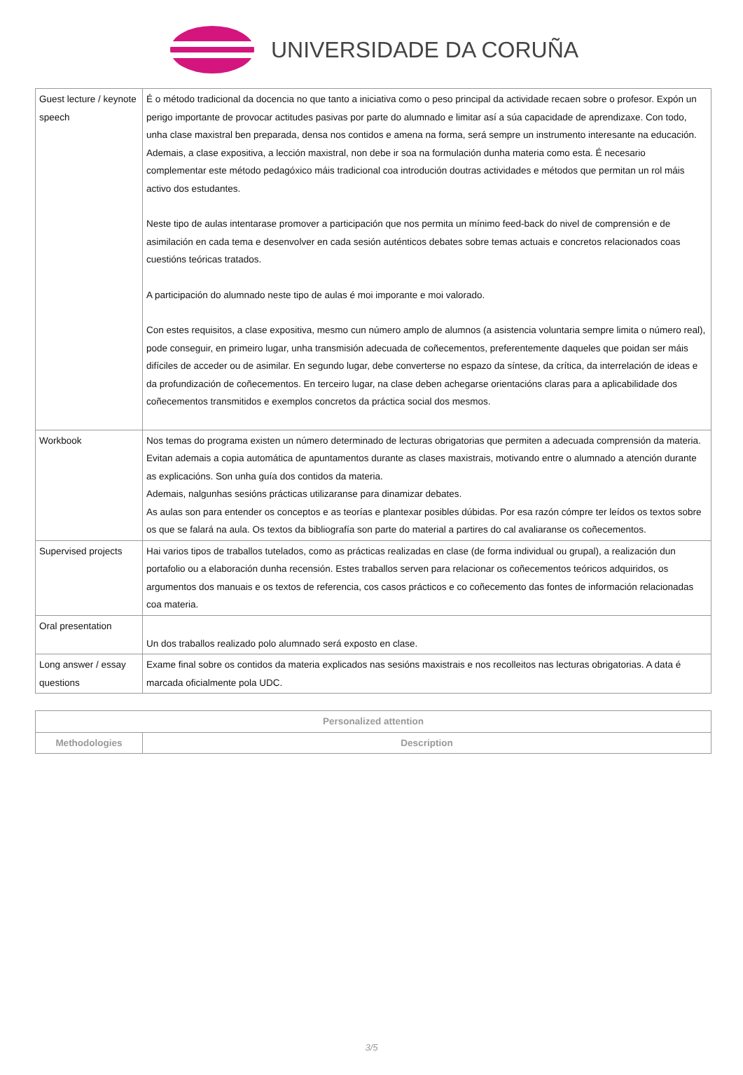UNIVERSIDADE DA CORUÑA
| Guest lecture / keynote speech | É o método tradicional da docencia no que tanto a iniciativa como o peso principal da actividade recaen sobre o profesor. Expón un perigo importante de provocar actitudes pasivas por parte do alumnado e limitar así a súa capacidade de aprendizaxe. Con todo, unha clase maxistral ben preparada, densa nos contidos e amena na forma, será sempre un instrumento interesante na educación. Ademais, a clase expositiva, a lección maxistral, non debe ir soa na formulación dunha materia como esta. É necesario complementar este método pedagóxico máis tradicional coa introdución doutras actividades e métodos que permitan un rol máis activo dos estudantes. Neste tipo de aulas intentarase promover a participación que nos permita un mínimo feed-back do nivel de comprensión e de asimilación en cada tema e desenvolver en cada sesión auténticos debates sobre temas actuais e concretos relacionados coas cuestións teóricas tratados. A participación do alumnado neste tipo de aulas é moi imporante e moi valorado. Con estes requisitos, a clase expositiva, mesmo cun número amplo de alumnos (a asistencia voluntaria sempre limita o número real), pode conseguir, en primeiro lugar, unha transmisión adecuada de coñecementos, preferentemente daqueles que poidan ser máis difíciles de acceder ou de asimilar. En segundo lugar, debe converterse no espazo da síntese, da crítica, da interrelación de ideas e da profundización de coñecementos. En terceiro lugar, na clase deben achegarse orientacións claras para a aplicabilidade dos coñecementos transmitidos e exemplos concretos da práctica social dos mesmos. |
| Workbook | Nos temas do programa existen un número determinado de lecturas obrigatorias que permiten a adecuada comprensión da materia. Evitan ademais a copia automática de apuntamentos durante as clases maxistrais, motivando entre o alumnado a atención durante as explicacións. Son unha guía dos contidos da materia. Ademais, nalgunhas sesións prácticas utilizaranse para dinamizar debates. As aulas son para entender os conceptos e as teorías e plantexar posibles dúbidas. Por esa razón cómpre ter leídos os textos sobre os que se falará na aula. Os textos da bibliografía son parte do material a partires do cal avaliaranse os coñecementos. |
| Supervised projects | Hai varios tipos de traballos tutelados, como as prácticas realizadas en clase (de forma individual ou grupal), a realización dun portafolio ou a elaboración dunha recensión. Estes traballos serven para relacionar os coñecementos teóricos adquiridos, os argumentos dos manuais e os textos de referencia, cos casos prácticos e co coñecemento das fontes de información relacionadas coa materia. |
| Oral presentation | Un dos traballos realizado polo alumnado será exposto en clase. |
| Long answer / essay questions | Exame final sobre os contidos da materia explicados nas sesións maxistrais e nos recolleitos nas lecturas obrigatorias. A data é marcada oficialmente pola UDC. |
| Personalized attention | |
| --- | --- |
| Methodologies | Description |
3/5